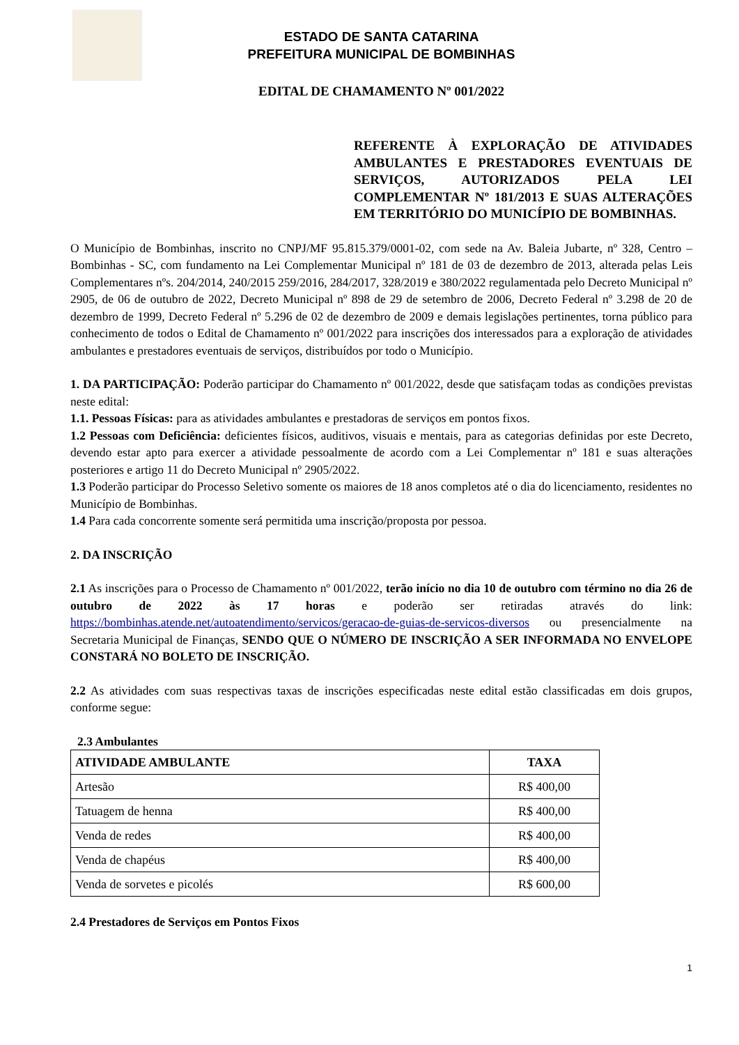ESTADO DE SANTA CATARINA
PREFEITURA MUNICIPAL DE BOMBINHAS
EDITAL DE CHAMAMENTO Nº 001/2022
REFERENTE À EXPLORAÇÃO DE ATIVIDADES AMBULANTES E PRESTADORES EVENTUAIS DE SERVIÇOS, AUTORIZADOS PELA LEI COMPLEMENTAR Nº 181/2013 E SUAS ALTERAÇÕES EM TERRITÓRIO DO MUNICÍPIO DE BOMBINHAS.
O Município de Bombinhas, inscrito no CNPJ/MF 95.815.379/0001-02, com sede na Av. Baleia Jubarte, nº 328, Centro – Bombinhas - SC, com fundamento na Lei Complementar Municipal nº 181 de 03 de dezembro de 2013, alterada pelas Leis Complementares nºs. 204/2014, 240/2015 259/2016, 284/2017, 328/2019 e 380/2022 regulamentada pelo Decreto Municipal nº 2905, de 06 de outubro de 2022, Decreto Municipal nº 898 de 29 de setembro de 2006, Decreto Federal nº 3.298 de 20 de dezembro de 1999, Decreto Federal nº 5.296 de 02 de dezembro de 2009 e demais legislações pertinentes, torna público para conhecimento de todos o Edital de Chamamento nº 001/2022 para inscrições dos interessados para a exploração de atividades ambulantes e prestadores eventuais de serviços, distribuídos por todo o Município.
1. DA PARTICIPAÇÃO: Poderão participar do Chamamento nº 001/2022, desde que satisfaçam todas as condições previstas neste edital:
1.1. Pessoas Físicas: para as atividades ambulantes e prestadoras de serviços em pontos fixos.
1.2 Pessoas com Deficiência: deficientes físicos, auditivos, visuais e mentais, para as categorias definidas por este Decreto, devendo estar apto para exercer a atividade pessoalmente de acordo com a Lei Complementar nº 181 e suas alterações posteriores e artigo 11 do Decreto Municipal nº 2905/2022.
1.3 Poderão participar do Processo Seletivo somente os maiores de 18 anos completos até o dia do licenciamento, residentes no Município de Bombinhas.
1.4 Para cada concorrente somente será permitida uma inscrição/proposta por pessoa.
2. DA INSCRIÇÃO
2.1 As inscrições para o Processo de Chamamento nº 001/2022, terão início no dia 10 de outubro com término no dia 26 de outubro de 2022 às 17 horas e poderão ser retiradas através do link: https://bombinhas.atende.net/autoatendimento/servicos/geracao-de-guias-de-servicos-diversos ou presencialmente na Secretaria Municipal de Finanças, SENDO QUE O NÚMERO DE INSCRIÇÃO A SER INFORMADA NO ENVELOPE CONSTARÁ NO BOLETO DE INSCRIÇÃO.
2.2 As atividades com suas respectivas taxas de inscrições especificadas neste edital estão classificadas em dois grupos, conforme segue:
2.3 Ambulantes
| ATIVIDADE AMBULANTE | TAXA |
| --- | --- |
| Artesão | R$ 400,00 |
| Tatuagem de henna | R$ 400,00 |
| Venda de redes | R$ 400,00 |
| Venda de chapéus | R$ 400,00 |
| Venda de sorvetes e picolés | R$ 600,00 |
2.4 Prestadores de Serviços em Pontos Fixos
1